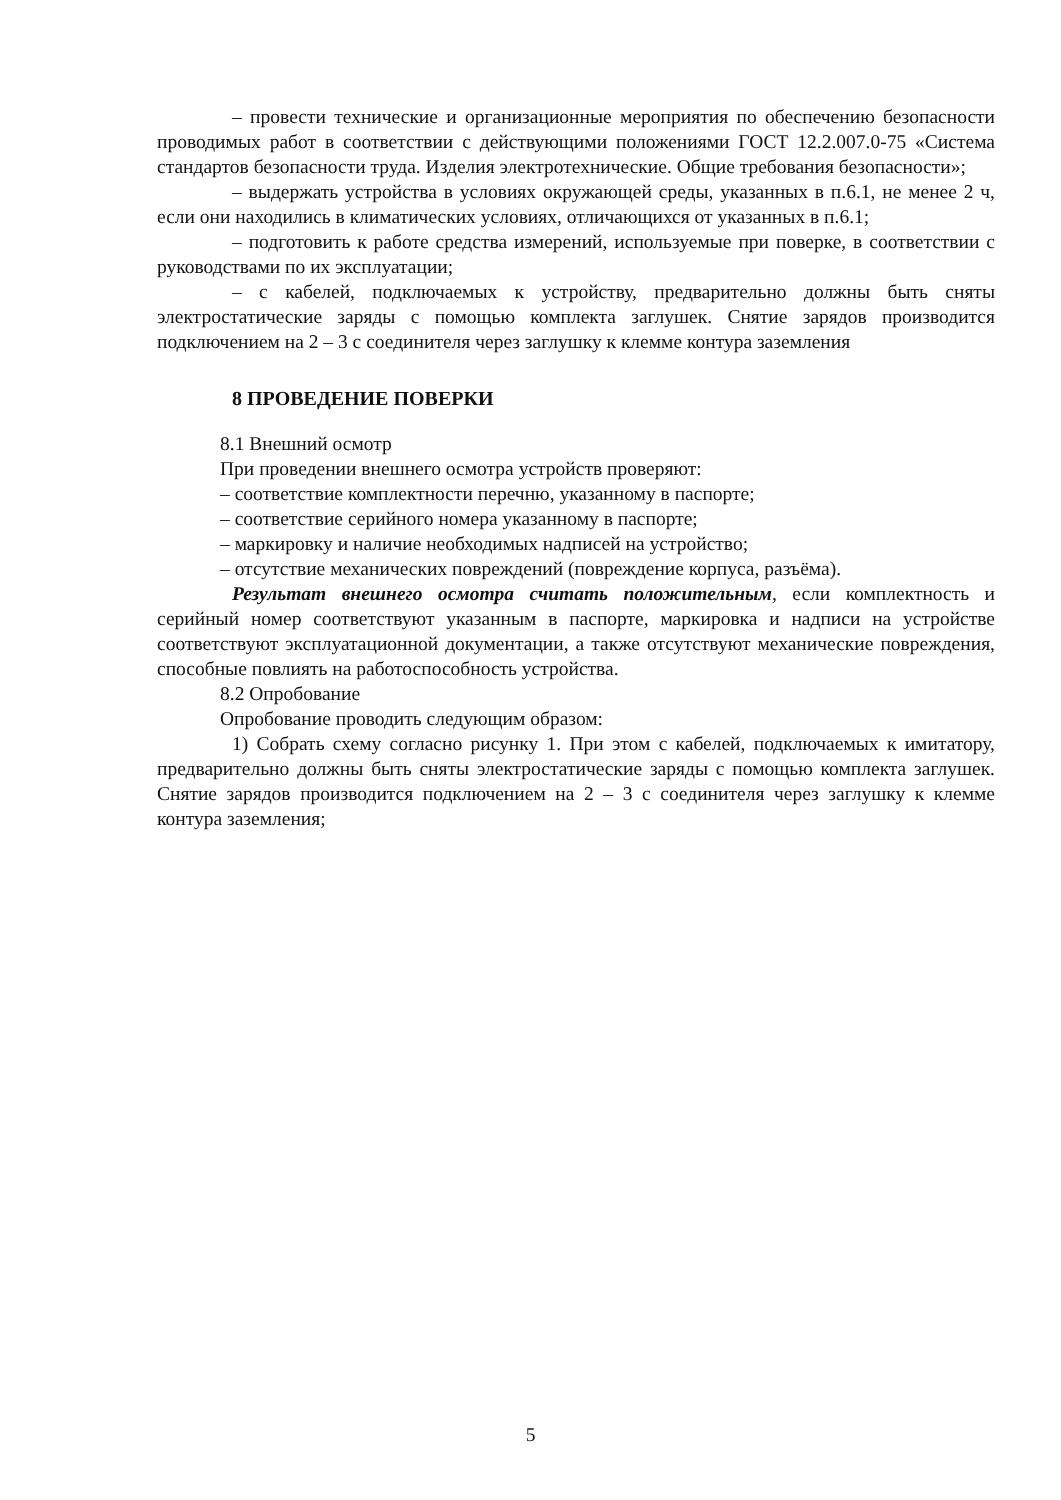– провести технические и организационные мероприятия по обеспечению безопасности проводимых работ в соответствии с действующими положениями ГОСТ 12.2.007.0-75 «Система стандартов безопасности труда. Изделия электротехнические. Общие требования безопасности»;
– выдержать устройства в условиях окружающей среды, указанных в п.6.1, не менее 2 ч, если они находились в климатических условиях, отличающихся от указанных в п.6.1;
– подготовить к работе средства измерений, используемые при поверке, в соответствии с руководствами по их эксплуатации;
– с кабелей, подключаемых к устройству, предварительно должны быть сняты электростатические заряды с помощью комплекта заглушек. Снятие зарядов производится подключением на 2 – 3 с соединителя через заглушку к клемме контура заземления
8 ПРОВЕДЕНИЕ ПОВЕРКИ
8.1 Внешний осмотр
При проведении внешнего осмотра устройств проверяют:
– соответствие комплектности перечню, указанному в паспорте;
– соответствие серийного номера указанному в паспорте;
– маркировку и наличие необходимых надписей на устройство;
– отсутствие механических повреждений (повреждение корпуса, разъёма).
Результат внешнего осмотра считать положительным, если комплектность и серийный номер соответствуют указанным в паспорте, маркировка и надписи на устройстве соответствуют эксплуатационной документации, а также отсутствуют механические повреждения, способные повлиять на работоспособность устройства.
8.2 Опробование
Опробование проводить следующим образом:
1) Собрать схему согласно рисунку 1. При этом с кабелей, подключаемых к имитатору, предварительно должны быть сняты электростатические заряды с помощью комплекта заглушек. Снятие зарядов производится подключением на 2 – 3 с соединителя через заглушку к клемме контура заземления;
5